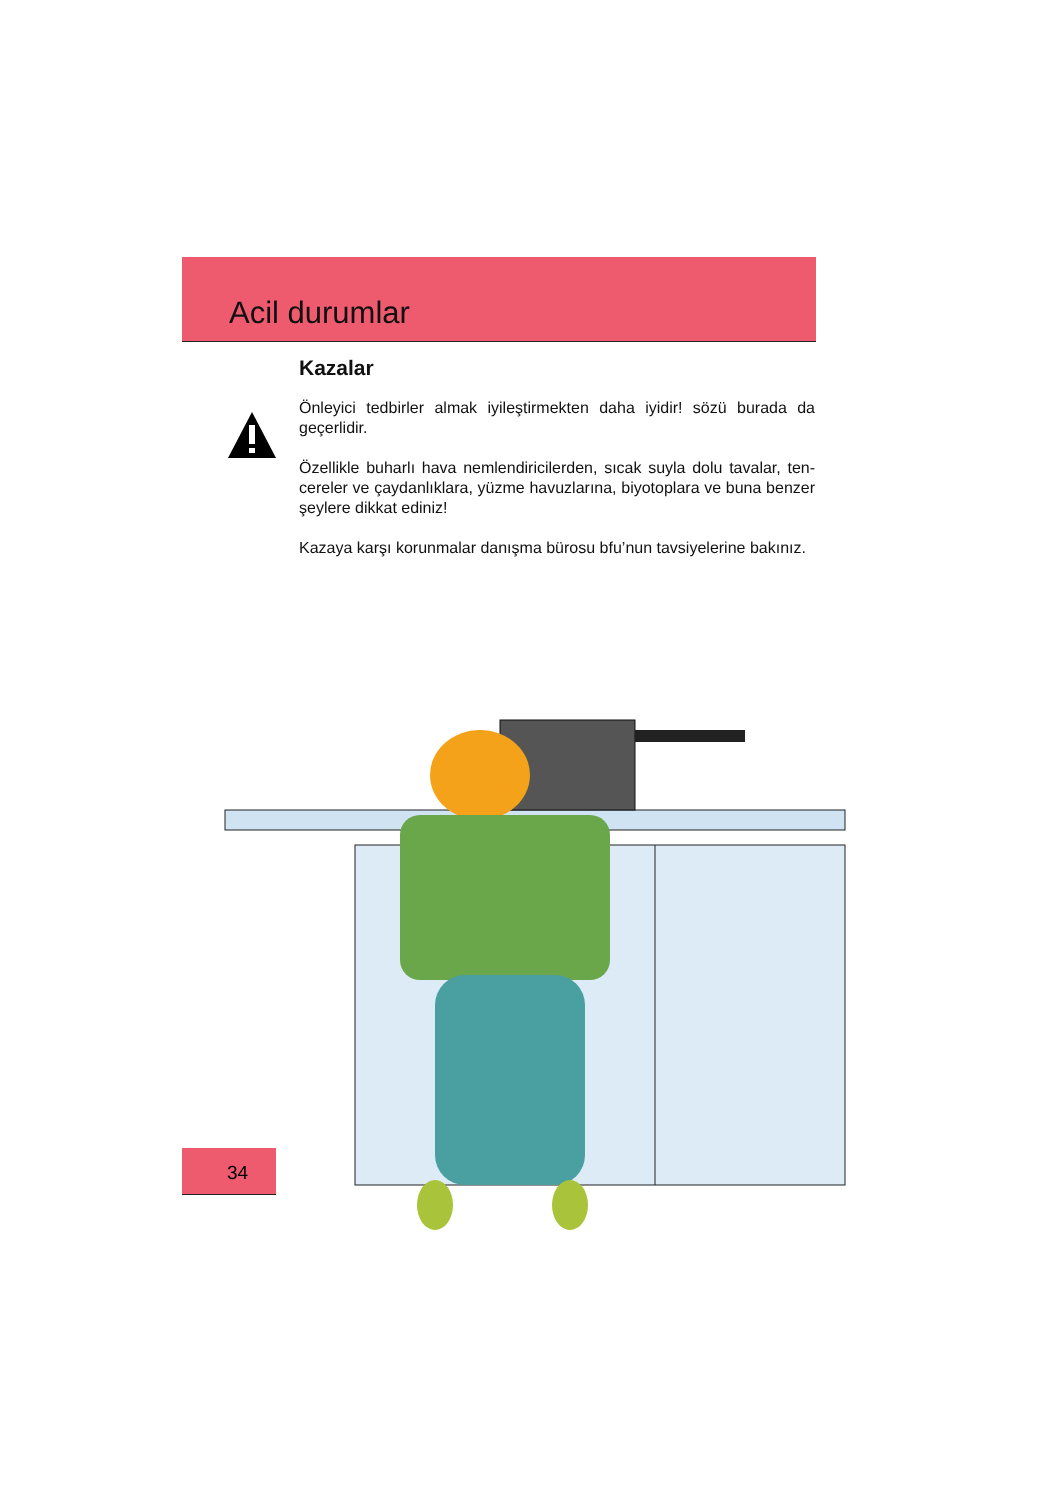Acil durumlar
Kazalar
Önleyici tedbirler almak iyileştirmekten daha iyidir! sözü burada da geçerlidir.
Özellikle buharlı hava nemlendiricilerden, sıcak suyla dolu tavalar, ten-cereler ve çaydanlıklara, yüzme havuzlarına, biyotoplara ve buna benzer şeylere dikkat ediniz!
Kazaya karşı korunmalar danışma bürosu bfu’nun tavsiyelerine bakınız.
34